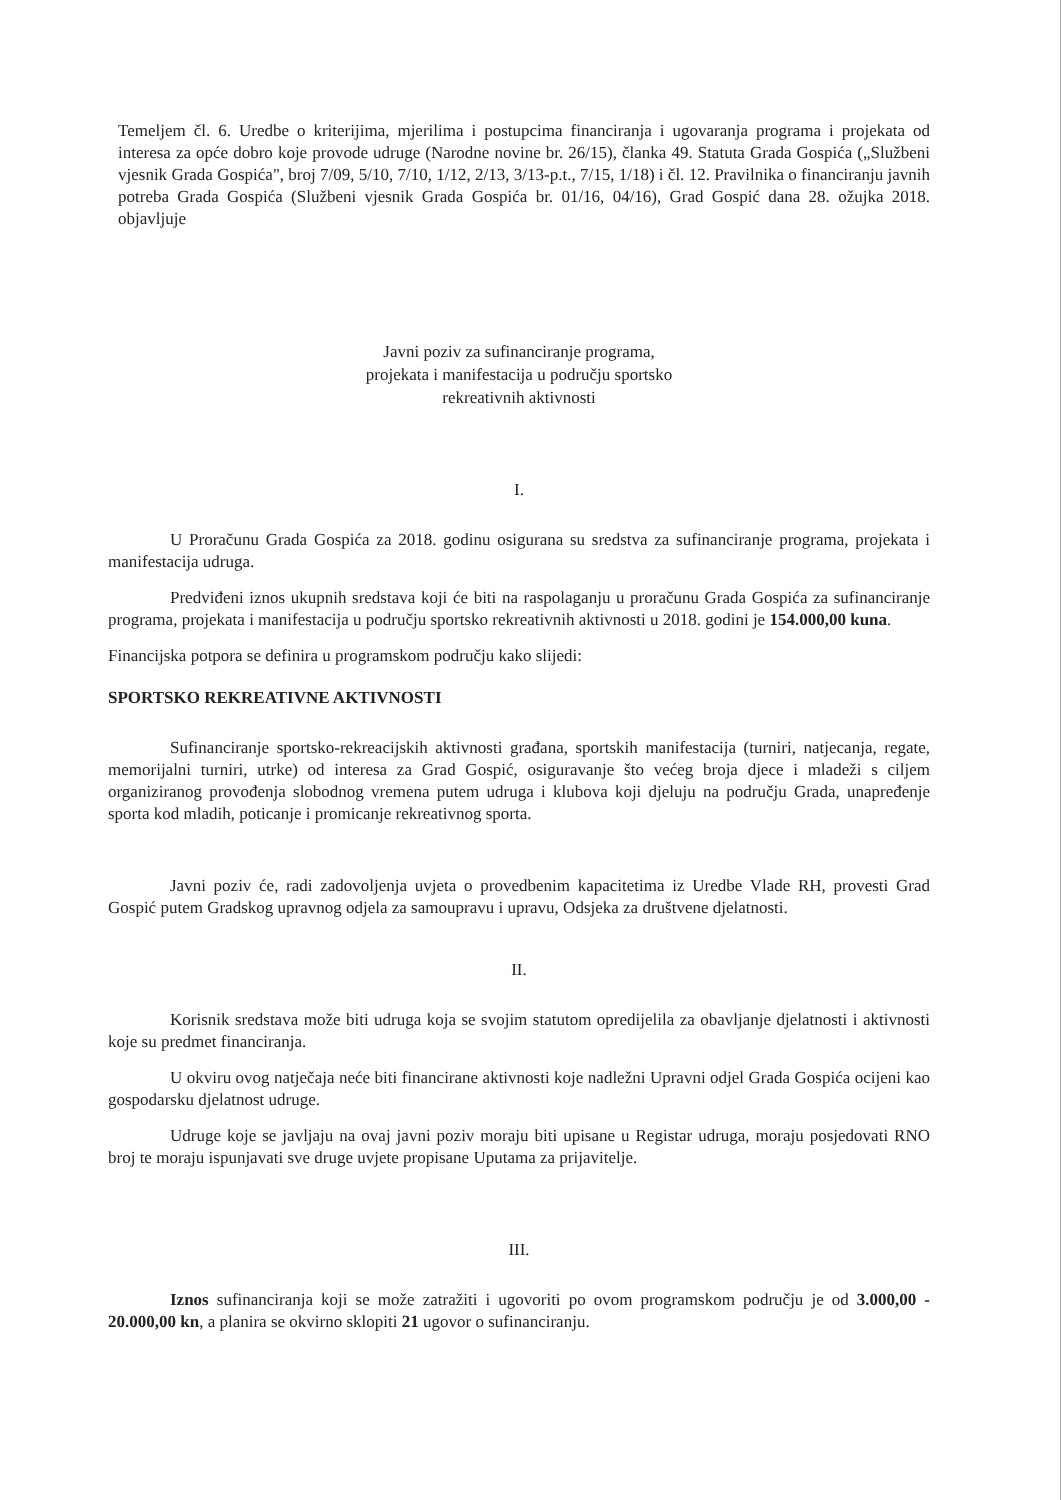Temeljem čl. 6. Uredbe o kriterijima, mjerilima i postupcima financiranja i ugovaranja programa i projekata od interesa za opće dobro koje provode udruge (Narodne novine br. 26/15), članka 49. Statuta Grada Gospića („Službeni vjesnik Grada Gospića", broj 7/09, 5/10, 7/10, 1/12, 2/13, 3/13-p.t., 7/15, 1/18) i čl. 12. Pravilnika o financiranju javnih potreba Grada Gospića (Službeni vjesnik Grada Gospića br. 01/16, 04/16), Grad Gospić dana 28. ožujka 2018. objavljuje
Javni poziv za sufinanciranje programa,
projekata i manifestacija u području sportsko
rekreativnih aktivnosti
I.
U Proračunu Grada Gospića za 2018. godinu osigurana su sredstva za sufinanciranje programa, projekata i manifestacija udruga.
Predviđeni iznos ukupnih sredstava koji će biti na raspolaganju u proračunu Grada Gospića za sufinanciranje programa, projekata i manifestacija u području sportsko rekreativnih aktivnosti u 2018. godini je 154.000,00 kuna.
Financijska potpora se definira u programskom području kako slijedi:
SPORTSKO REKREATIVNE AKTIVNOSTI
Sufinanciranje sportsko-rekreacijskih aktivnosti građana, sportskih manifestacija (turniri, natjecanja, regate, memorijalni turniri, utrke) od interesa za Grad Gospić, osiguravanje što većeg broja djece i mladeži s ciljem organiziranog provođenja slobodnog vremena putem udruga i klubova koji djeluju na području Grada, unapređenje sporta kod mladih, poticanje i promicanje rekreativnog sporta.
Javni poziv će, radi zadovoljenja uvjeta o provedbenim kapacitetima iz Uredbe Vlade RH, provesti Grad Gospić putem Gradskog upravnog odjela za samoupravu i upravu, Odsjeka za društvene djelatnosti.
II.
Korisnik sredstava može biti udruga koja se svojim statutom opredijelila za obavljanje djelatnosti i aktivnosti koje su predmet financiranja.
U okviru ovog natječaja neće biti financirane aktivnosti koje nadležni Upravni odjel Grada Gospića ocijeni kao gospodarsku djelatnost udruge.
Udruge koje se javljaju na ovaj javni poziv moraju biti upisane u Registar udruga, moraju posjedovati RNO broj te moraju ispunjavati sve druge uvjete propisane Uputama za prijavitelje.
III.
Iznos sufinanciranja koji se može zatražiti i ugovoriti po ovom programskom području je od 3.000,00 - 20.000,00 kn, a planira se okvirno sklopiti 21 ugovor o sufinanciranju.